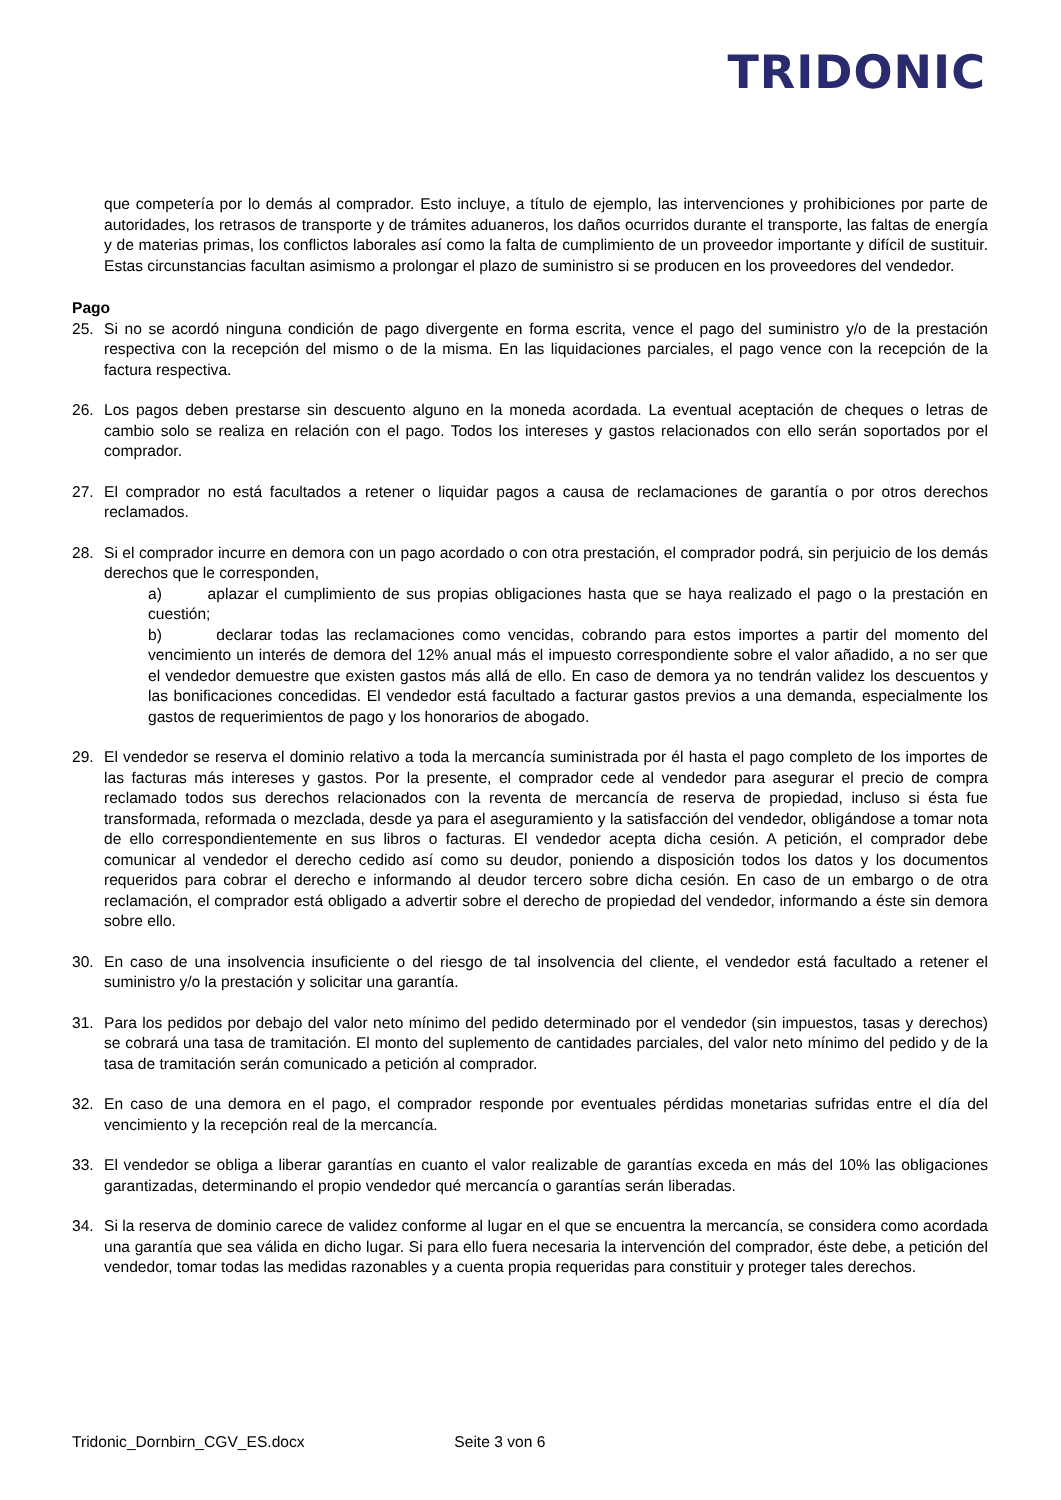TRIDONIC
que competería por lo demás al comprador. Esto incluye, a título de ejemplo, las intervenciones y prohibiciones por parte de autoridades, los retrasos de transporte y de trámites aduaneros, los daños ocurridos durante el transporte, las faltas de energía y de materias primas, los conflictos laborales así como la falta de cumplimiento de un proveedor importante y difícil de sustituir. Estas circunstancias facultan asimismo a prolongar el plazo de suministro si se producen en los proveedores del vendedor.
Pago
25. Si no se acordó ninguna condición de pago divergente en forma escrita, vence el pago del suministro y/o de la prestación respectiva con la recepción del mismo o de la misma. En las liquidaciones parciales, el pago vence con la recepción de la factura respectiva.
26. Los pagos deben prestarse sin descuento alguno en la moneda acordada. La eventual aceptación de cheques o letras de cambio solo se realiza en relación con el pago. Todos los intereses y gastos relacionados con ello serán soportados por el comprador.
27. El comprador no está facultados a retener o liquidar pagos a causa de reclamaciones de garantía o por otros derechos reclamados.
28. Si el comprador incurre en demora con un pago acordado o con otra prestación, el comprador podrá, sin perjuicio de los demás derechos que le corresponden,
a) aplazar el cumplimiento de sus propias obligaciones hasta que se haya realizado el pago o la prestación en cuestión;
b) declarar todas las reclamaciones como vencidas, cobrando para estos importes a partir del momento del vencimiento un interés de demora del 12% anual más el impuesto correspondiente sobre el valor añadido, a no ser que el vendedor demuestre que existen gastos más allá de ello. En caso de demora ya no tendrán validez los descuentos y las bonificaciones concedidas. El vendedor está facultado a facturar gastos previos a una demanda, especialmente los gastos de requerimientos de pago y los honorarios de abogado.
29. El vendedor se reserva el dominio relativo a toda la mercancía suministrada por él hasta el pago completo de los importes de las facturas más intereses y gastos. Por la presente, el comprador cede al vendedor para asegurar el precio de compra reclamado todos sus derechos relacionados con la reventa de mercancía de reserva de propiedad, incluso si ésta fue transformada, reformada o mezclada, desde ya para el aseguramiento y la satisfacción del vendedor, obligándose a tomar nota de ello correspondientemente en sus libros o facturas. El vendedor acepta dicha cesión. A petición, el comprador debe comunicar al vendedor el derecho cedido así como su deudor, poniendo a disposición todos los datos y los documentos requeridos para cobrar el derecho e informando al deudor tercero sobre dicha cesión. En caso de un embargo o de otra reclamación, el comprador está obligado a advertir sobre el derecho de propiedad del vendedor, informando a éste sin demora sobre ello.
30. En caso de una insolvencia insuficiente o del riesgo de tal insolvencia del cliente, el vendedor está facultado a retener el suministro y/o la prestación y solicitar una garantía.
31. Para los pedidos por debajo del valor neto mínimo del pedido determinado por el vendedor (sin impuestos, tasas y derechos) se cobrará una tasa de tramitación. El monto del suplemento de cantidades parciales, del valor neto mínimo del pedido y de la tasa de tramitación serán comunicado a petición al comprador.
32. En caso de una demora en el pago, el comprador responde por eventuales pérdidas monetarias sufridas entre el día del vencimiento y la recepción real de la mercancía.
33. El vendedor se obliga a liberar garantías en cuanto el valor realizable de garantías exceda en más del 10% las obligaciones garantizadas, determinando el propio vendedor qué mercancía o garantías serán liberadas.
34. Si la reserva de dominio carece de validez conforme al lugar en el que se encuentra la mercancía, se considera como acordada una garantía que sea válida en dicho lugar. Si para ello fuera necesaria la intervención del comprador, éste debe, a petición del vendedor, tomar todas las medidas razonables y a cuenta propia requeridas para constituir y proteger tales derechos.
Tridonic_Dornbirn_CGV_ES.docx Seite 3 von 6